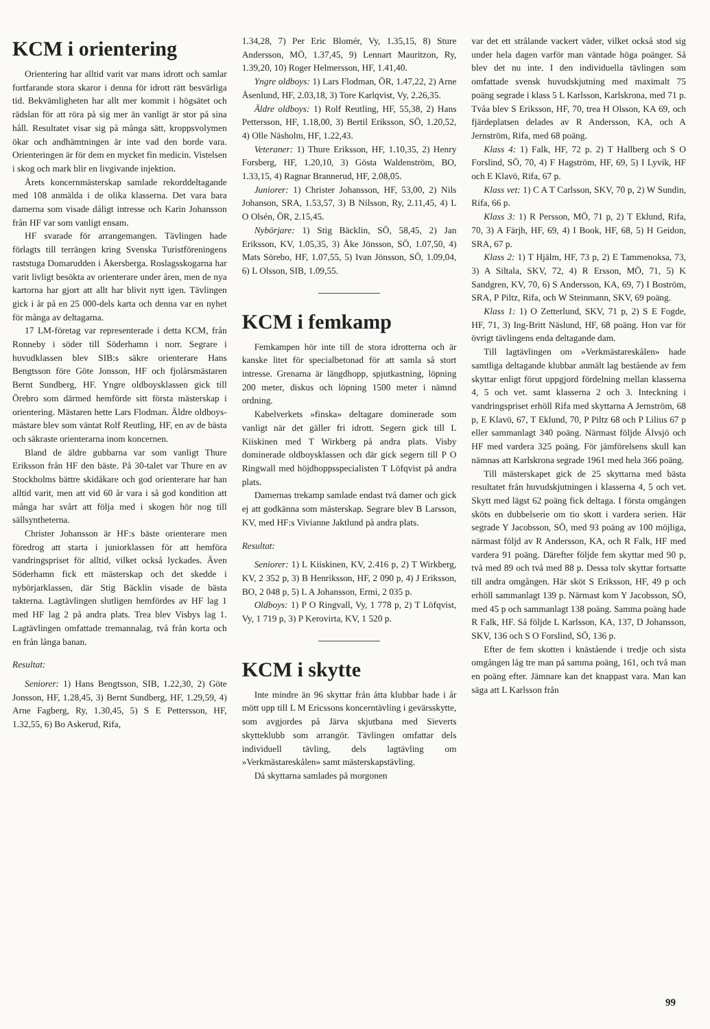KCM i orientering
Orientering har alltid varit var mans idrott och samlar fortfarande stora skaror i denna för idrott rätt besvärliga tid. Bekvämligheten har allt mer kommit i högsätet och rädslan för att röra på sig mer än vanligt är stor på sina håll. Resultatet visar sig på många sätt, kroppsvolymen ökar och andhämtningen är inte vad den borde vara. Orienteringen är för dem en mycket fin medicin. Vistelsen i skog och mark blir en livgivande injektion.
Årets koncernmästerskap samlade rekorddeltagande med 108 anmälda i de olika klasserna. Det vara bara damerna som visade dåligt intresse och Karin Johansson från HF var som vanligt ensam.
HF svarade för arrangemangen. Tävlingen hade förlagts till terrängen kring Svenska Turistföreningens raststuga Domarudden i Åkersberga. Roslagsskogarna har varit livligt besökta av orienterare under åren, men de nya kartorna har gjort att allt har blivit nytt igen. Tävlingen gick i år på en 25 000-dels karta och denna var en nyhet för många av deltagarna.
17 LM-företag var representerade i detta KCM, från Ronneby i söder till Söderhamn i norr. Segrare i huvudklassen blev SIB:s säkre orienterare Hans Bengtsson före Göte Jonsson, HF och fjolårsmästaren Bernt Sundberg, HF. Yngre oldboysklassen gick till Örebro som därmed hemförde sitt första mästerskap i orientering. Mästaren hette Lars Flodman. Äldre oldboys-mästare blev som väntat Rolf Reutling, HF, en av de bästa och säkraste orienterarna inom koncernen.
Bland de äldre gubbarna var som vanligt Thure Eriksson från HF den bäste. På 30-talet var Thure en av Stockholms bättre skidåkare och god orienterare har han alltid varit, men att vid 60 år vara i så god kondition att många har svårt att följa med i skogen hör nog till sällsyntheterna.
Christer Johansson är HF:s bäste orienterare men föredrog att starta i juniorklassen för att hemföra vandringspriset för alltid, vilket också lyckades. Även Söderhamn fick ett mästerskap och det skedde i nybörjarklassen, där Stig Bäcklin visade de bästa takterna. Lagtävlingen slutligen hemfördes av HF lag 1 med HF lag 2 på andra plats. Trea blev Visbys lag 1. Lagtävlingen omfattade tremannalag, två från korta och en från långa banan.
Resultat:
Seniorer: 1) Hans Bengtsson, SIB, 1.22,30, 2) Göte Jonsson, HF, 1.28,45, 3) Bernt Sundberg, HF, 1.29,59, 4) Arne Fagberg, Ry, 1.30,45, 5) S E Pettersson, HF, 1.32,55, 6) Bo Askerud, Rifa,
1.34,28, 7) Per Eric Blomér, Vy, 1.35,15, 8) Sture Andersson, MÖ, 1.37,45, 9) Lennart Mauritzon, Ry, 1.39,20, 10) Roger Helmersson, HF, 1.41,40.
Yngre oldboys: 1) Lars Flodman, ÖR, 1.47,22, 2) Arne Åsenlund, HF, 2.03,18, 3) Tore Karlqvist, Vy, 2.26,35.
Äldre oldboys: 1) Rolf Reutling, HF, 55,38, 2) Hans Pettersson, HF, 1.18,00, 3) Bertil Eriksson, SÖ, 1.20,52, 4) Olle Näsholm, HF, 1.22,43.
Veteraner: 1) Thure Eriksson, HF, 1.10,35, 2) Henry Forsberg, HF, 1.20,10, 3) Gösta Waldenström, BO, 1.33,15, 4) Ragnar Brannerud, HF, 2.08,05.
Juniorer: 1) Christer Johansson, HF, 53,00, 2) Nils Johanson, SRA, 1.53,57, 3) B Nilsson, Ry, 2.11,45, 4) L O Olsén, ÖR, 2.15,45.
Nybörjare: 1) Stig Bäcklin, SÖ, 58,45, 2) Jan Eriksson, KV, 1.05,35, 3) Åke Jönsson, SÖ, 1.07,50, 4) Mats Sörebo, HF, 1.07,55, 5) Ivan Jönsson, SÖ, 1.09,04, 6) L Olsson, SIB, 1.09,55.
KCM i femkamp
Femkampen hör inte till de stora idrotterna och är kanske litet för specialbetonad för att samla så stort intresse. Grenarna är längdhopp, spjutkastning, löpning 200 meter, diskus och löpning 1500 meter i nämnd ordning.
Kabelverkets »finska» deltagare dominerade som vanligt när det gäller fri idrott. Segern gick till L Kiiskinen med T Wirkberg på andra plats. Visby dominerade oldboysklassen och där gick segern till P O Ringwall med höjdhoppsspecialisten T Löfqvist på andra plats.
Damernas trekamp samlade endast två damer och gick ej att godkänna som mästerskap. Segrare blev B Larsson, KV, med HF:s Vivianne Jaktlund på andra plats.
Resultat:
Seniorer: 1) L Kiiskinen, KV, 2.416 p, 2) T Wirkberg, KV, 2 352 p, 3) B Henriksson, HF, 2 090 p, 4) J Eriksson, BO, 2 048 p, 5) L A Johansson, Ermi, 2 035 p.
Oldboys: 1) P O Ringvall, Vy, 1 778 p, 2) T Löfqvist, Vy, 1 719 p, 3) P Kerovirta, KV, 1 520 p.
KCM i skytte
Inte mindre än 96 skyttar från åtta klubbar hade i år mött upp till L M Ericssons koncerntävling i gevärsskytte, som avgjordes på Järva skjutbana med Sieverts skytteklubb som arrangör. Tävlingen omfattar dels individuell tävling, dels lagtävling om »Verkmästareskålen» samt mästerskapstävling.
Då skyttarna samlades på morgonen
var det ett strålande vackert väder, vilket också stod sig under hela dagen varför man väntade höga poänger. Så blev det nu inte. I den individuella tävlingen som omfattade svensk huvudskjutning med maximalt 75 poäng segrade i klass 5 L Karlsson, Karlskrona, med 71 p. Tvåa blev S Eriksson, HF, 70, trea H Olsson, KA 69, och fjärdeplatsen delades av R Andersson, KA, och A Jernström, Rifa, med 68 poäng.
Klass 4: 1) Falk, HF, 72 p. 2) T Hallberg och S O Forslind, SÖ, 70, 4) F Hagström, HF, 69, 5) I Lyvik, HF och E Klavö, Rifa, 67 p.
Klass vet: 1) C A T Carlsson, SKV, 70 p, 2) W Sundin, Rifa, 66 p.
Klass 3: 1) R Persson, MÖ, 71 p, 2) T Eklund, Rifa, 70, 3) A Färjh, HF, 69, 4) I Book, HF, 68, 5) H Geidon, SRA, 67 p.
Klass 2: 1) T Hjälm, HF, 73 p, 2) E Tammenoksa, 73, 3) A Siltala, SKV, 72, 4) R Ersson, MÖ, 71, 5) K Sandgren, KV, 70, 6) S Andersson, KA, 69, 7) I Boström, SRA, P Piltz, Rifa, och W Steinmann, SKV, 69 poäng.
Klass 1: 1) O Zetterlund, SKV, 71 p, 2) S E Fogde, HF, 71, 3) Ing-Britt Näslund, HF, 68 poäng. Hon var för övrigt tävlingens enda deltagande dam.
Till lagtävlingen om »Verkmästareskålen» hade samtliga deltagande klubbar anmält lag bestående av fem skyttar enligt förut uppgjord fördelning mellan klasserna 4, 5 och vet. samt klasserna 2 och 3. Inteckning i vandringspriset erhöll Rifa med skyttarna A Jernström, 68 p, E Klavö, 67, T Eklund, 70, P Piltz 68 och P Lilius 67 p eller sammanlagt 340 poäng. Närmast följde Älvsjö och HF med vardera 325 poäng. För jämförelsens skull kan nämnas att Karlskrona segrade 1961 med hela 366 poäng.
Till mästerskapet gick de 25 skyttarna med bästa resultatet från huvudskjutningen i klasserna 4, 5 och vet. Skytt med lägst 62 poäng fick deltaga. I första omgången sköts en dubbelserie om tio skott i vardera serien. Här segrade Y Jacobsson, SÖ, med 93 poäng av 100 möjliga, närmast följd av R Andersson, KA, och R Falk, HF med vardera 91 poäng. Därefter följde fem skyttar med 90 p, två med 89 och två med 88 p. Dessa tolv skyttar fortsatte till andra omgången. Här sköt S Eriksson, HF, 49 p och erhöll sammanlagt 139 p. Närmast kom Y Jacobsson, SÖ, med 45 p och sammanlagt 138 poäng. Samma poäng hade R Falk, HF. Så följde L Karlsson, KA, 137, D Johansson, SKV, 136 och S O Forslind, SÖ, 136 p.
Efter de fem skotten i knästående i tredje och sista omgången låg tre man på samma poäng, 161, och två man en poäng efter. Jämnare kan det knappast vara. Man kan säga att L Karlsson från
99